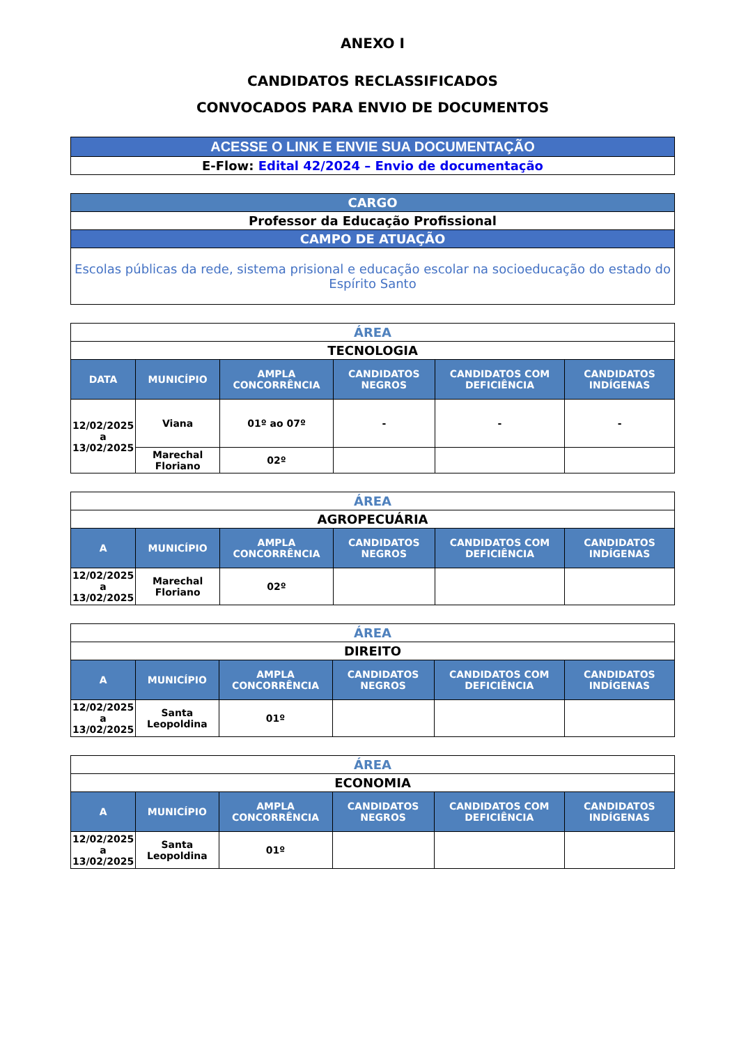ANEXO I
CANDIDATOS RECLASSIFICADOS
CONVOCADOS PARA ENVIO DE DOCUMENTOS
| ACESSE O LINK E ENVIE SUA DOCUMENTAÇÃO |
| E-Flow: Edital 42/2024 – Envio de documentação |
| CARGO |
| Professor da Educação Profissional |
| CAMPO DE ATUAÇÃO |
| Escolas públicas da rede, sistema prisional e educação escolar na socioeducação do estado do Espírito Santo |
| ÁREA | | | | | |
| TECNOLOGIA | | | | | |
| DATA | MUNICÍPIO | AMPLA CONCORRÊNCIA | CANDIDATOS NEGROS | CANDIDATOS COM DEFICIÊNCIA | CANDIDATOS INDÍGENAS |
| 12/02/2025 a 13/02/2025 | Viana | 01º ao 07º | - | - | - |
| | Marechal Floriano | 02º | | | |
| ÁREA | | | | | |
| AGROPECUÁRIA | | | | | |
| A | MUNICÍPIO | AMPLA CONCORRÊNCIA | CANDIDATOS NEGROS | CANDIDATOS COM DEFICIÊNCIA | CANDIDATOS INDÍGENAS |
| 12/02/2025 a 13/02/2025 | Marechal Floriano | 02º | | | |
| ÁREA | | | | | |
| DIREITO | | | | | |
| A | MUNICÍPIO | AMPLA CONCORRÊNCIA | CANDIDATOS NEGROS | CANDIDATOS COM DEFICIÊNCIA | CANDIDATOS INDÍGENAS |
| 12/02/2025 a 13/02/2025 | Santa Leopoldina | 01º | | | |
| ÁREA | | | | | |
| ECONOMIA | | | | | |
| A | MUNICÍPIO | AMPLA CONCORRÊNCIA | CANDIDATOS NEGROS | CANDIDATOS COM DEFICIÊNCIA | CANDIDATOS INDÍGENAS |
| 12/02/2025 a 13/02/2025 | Santa Leopoldina | 01º | | | |